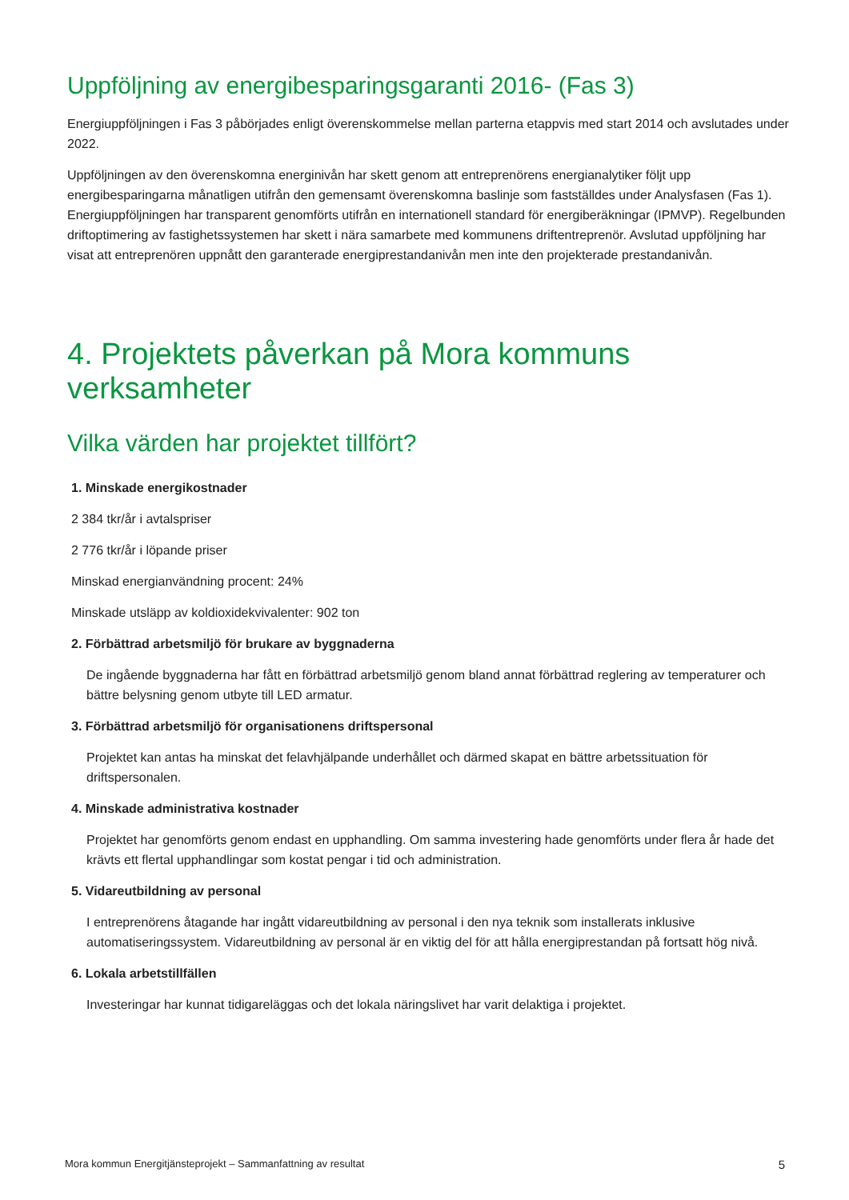Uppföljning av energibesparingsgaranti 2016- (Fas 3)
Energiuppföljningen i Fas 3 påbörjades enligt överenskommelse mellan parterna etappvis med start 2014 och avslutades under 2022.
Uppföljningen av den överenskomna energinivån har skett genom att entreprenörens energianalytiker följt upp energibesparingarna månatligen utifrån den gemensamt överenskomna baslinje som fastställdes under Analysfasen (Fas 1). Energiuppföljningen har transparent genomförts utifrån en internationell standard för energiberäkningar (IPMVP). Regelbunden driftoptimering av fastighetssystemen har skett i nära samarbete med kommunens driftentreprenör. Avslutad uppföljning har visat att entreprenören uppnått den garanterade energiprestandanivån men inte den projekterade prestandanivån.
4. Projektets påverkan på Mora kommuns verksamheter
Vilka värden har projektet tillfört?
1. Minskade energikostnader
2 384 tkr/år i avtalspriser
2 776 tkr/år i löpande priser
Minskad energianvändning procent: 24%
Minskade utsläpp av koldioxidekvivalenter: 902 ton
2. Förbättrad arbetsmiljö för brukare av byggnaderna
De ingående byggnaderna har fått en förbättrad arbetsmiljö genom bland annat förbättrad reglering av temperaturer och bättre belysning genom utbyte till LED armatur.
3. Förbättrad arbetsmiljö för organisationens driftspersonal
Projektet kan antas ha minskat det felavhjälpande underhållet och därmed skapat en bättre arbetssituation för driftspersonalen.
4. Minskade administrativa kostnader
Projektet har genomförts genom endast en upphandling. Om samma investering hade genomförts under flera år hade det krävts ett flertal upphandlingar som kostat pengar i tid och administration.
5. Vidareutbildning av personal
I entreprenörens åtagande har ingått vidareutbildning av personal i den nya teknik som installerats inklusive automatiseringssystem. Vidareutbildning av personal är en viktig del för att hålla energiprestandan på fortsatt hög nivå.
6. Lokala arbetstillfällen
Investeringar har kunnat tidigareläggas och det lokala näringslivet har varit delaktiga i projektet.
Mora kommun Energitjänsteprojekt – Sammanfattning av resultat 5